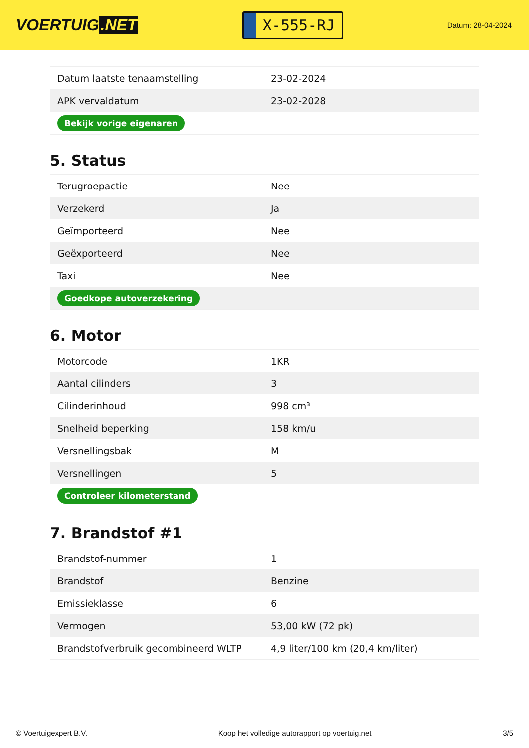VOERTUIG.NET
X-555-RJ
Datum: 28-04-2024
| Datum laatste tenaamstelling | 23-02-2024 |
| APK vervaldatum | 23-02-2028 |
| Bekijk vorige eigenaren | |
5. Status
| Terugroepactie | Nee |
| Verzekerd | Ja |
| Geïmporteerd | Nee |
| Geëxporteerd | Nee |
| Taxi | Nee |
| Goedkope autoverzekering | |
6. Motor
| Motorcode | 1KR |
| Aantal cilinders | 3 |
| Cilinderinhoud | 998 cm³ |
| Snelheid beperking | 158 km/u |
| Versnellingsbak | M |
| Versnellingen | 5 |
| Controleer kilometerstand | |
7. Brandstof #1
| Brandstof-nummer | 1 |
| Brandstof | Benzine |
| Emissieklasse | 6 |
| Vermogen | 53,00 kW (72 pk) |
| Brandstofverbruik gecombineerd WLTP | 4,9 liter/100 km (20,4 km/liter) |
© Voertuigexpert B.V. Koop het volledige autorapport op voertuig.net 3/5